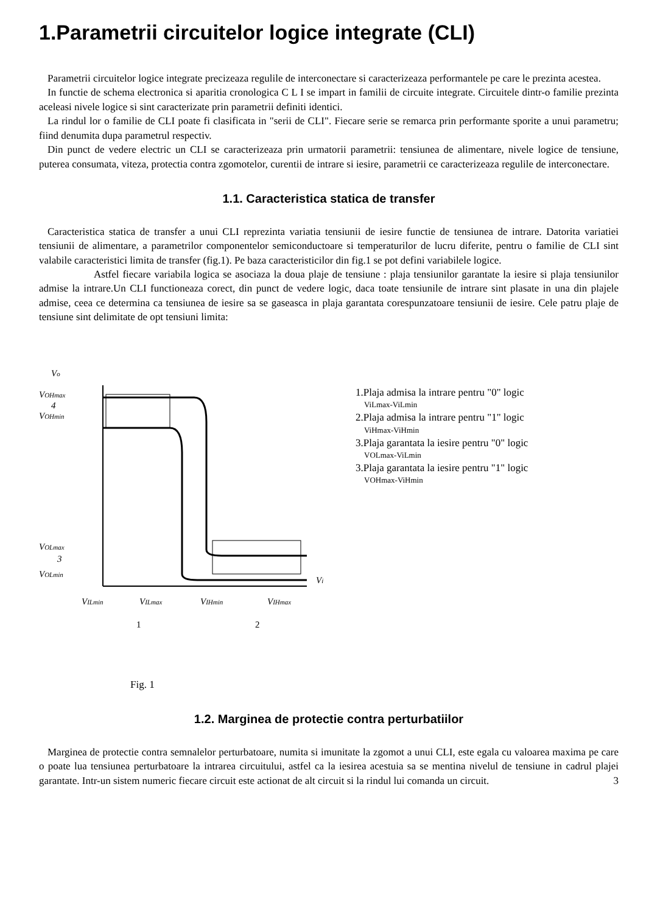1.Parametrii circuitelor logice integrate (CLI)
Parametrii circuitelor logice integrate precizeaza regulile de interconectare si caracterizeaza performantele pe care le prezinta acestea.
In functie de schema electronica si aparitia cronologica C L I se impart in familii de circuite integrate. Circuitele dintr-o familie prezinta aceleasi nivele logice si sint caracterizate prin parametrii definiti identici.
La rindul lor o familie de CLI poate fi clasificata in "serii de CLI". Fiecare serie se remarca prin performante sporite a unui parametru; fiind denumita dupa parametrul respectiv.
Din punct de vedere electric un CLI se caracterizeaza prin urmatorii parametrii: tensiunea de alimentare, nivele logice de tensiune, puterea consumata, viteza, protectia contra zgomotelor, curentii de intrare si iesire, parametrii ce caracterizeaza regulile de interconectare.
1.1. Caracteristica statica de transfer
Caracteristica statica de transfer a unui CLI reprezinta variatia tensiunii de iesire functie de tensiunea de intrare. Datorita variatiei tensiunii de alimentare, a parametrilor componentelor semiconductoare si temperaturilor de lucru diferite, pentru o familie de CLI sint valabile caracteristici limita de transfer (fig.1). Pe baza caracteristicilor din fig.1 se pot defini variabilele logice.
Astfel fiecare variabila logica se asociaza la doua plaje de tensiune : plaja tensiunilor garantate la iesire si plaja tensiunilor admise la intrare.Un CLI functioneaza corect, din punct de vedere logic, daca toate tensiunile de intrare sint plasate in una din plajele admise, ceea ce determina ca tensiunea de iesire sa se gaseasca in plaja garantata corespunzatoare tensiunii de iesire. Cele patru plaje de tensiune sint delimitate de opt tensiuni limita:
Vo
VOHmax
4
VOHmin
VOLmax
3
VOLmin
Vi
VILmin
VILmax
VIHmin
VIHmax
1
2
1.Plaja admisa la intrare pentru "0" logic
ViLmax-ViLmin
2.Plaja admisa la intrare pentru "1" logic
ViHmax-ViHmin
3.Plaja garantata la iesire pentru "0" logic
VOLmax-ViLmin
3.Plaja garantata la iesire pentru "1" logic
VOHmax-ViHmin
Fig. 1
1.2. Marginea de protectie contra perturbatiilor
Marginea de protectie contra semnalelor perturbatoare, numita si imunitate la zgomot a unui CLI, este egala cu valoarea maxima pe care o poate lua tensiunea perturbatoare la intrarea circuitului, astfel ca la iesirea acestuia sa se mentina nivelul de tensiune in cadrul plajei garantate. Intr-un sistem numeric fiecare circuit este actionat de alt circuit si la rindul lui comanda un circuit. 3